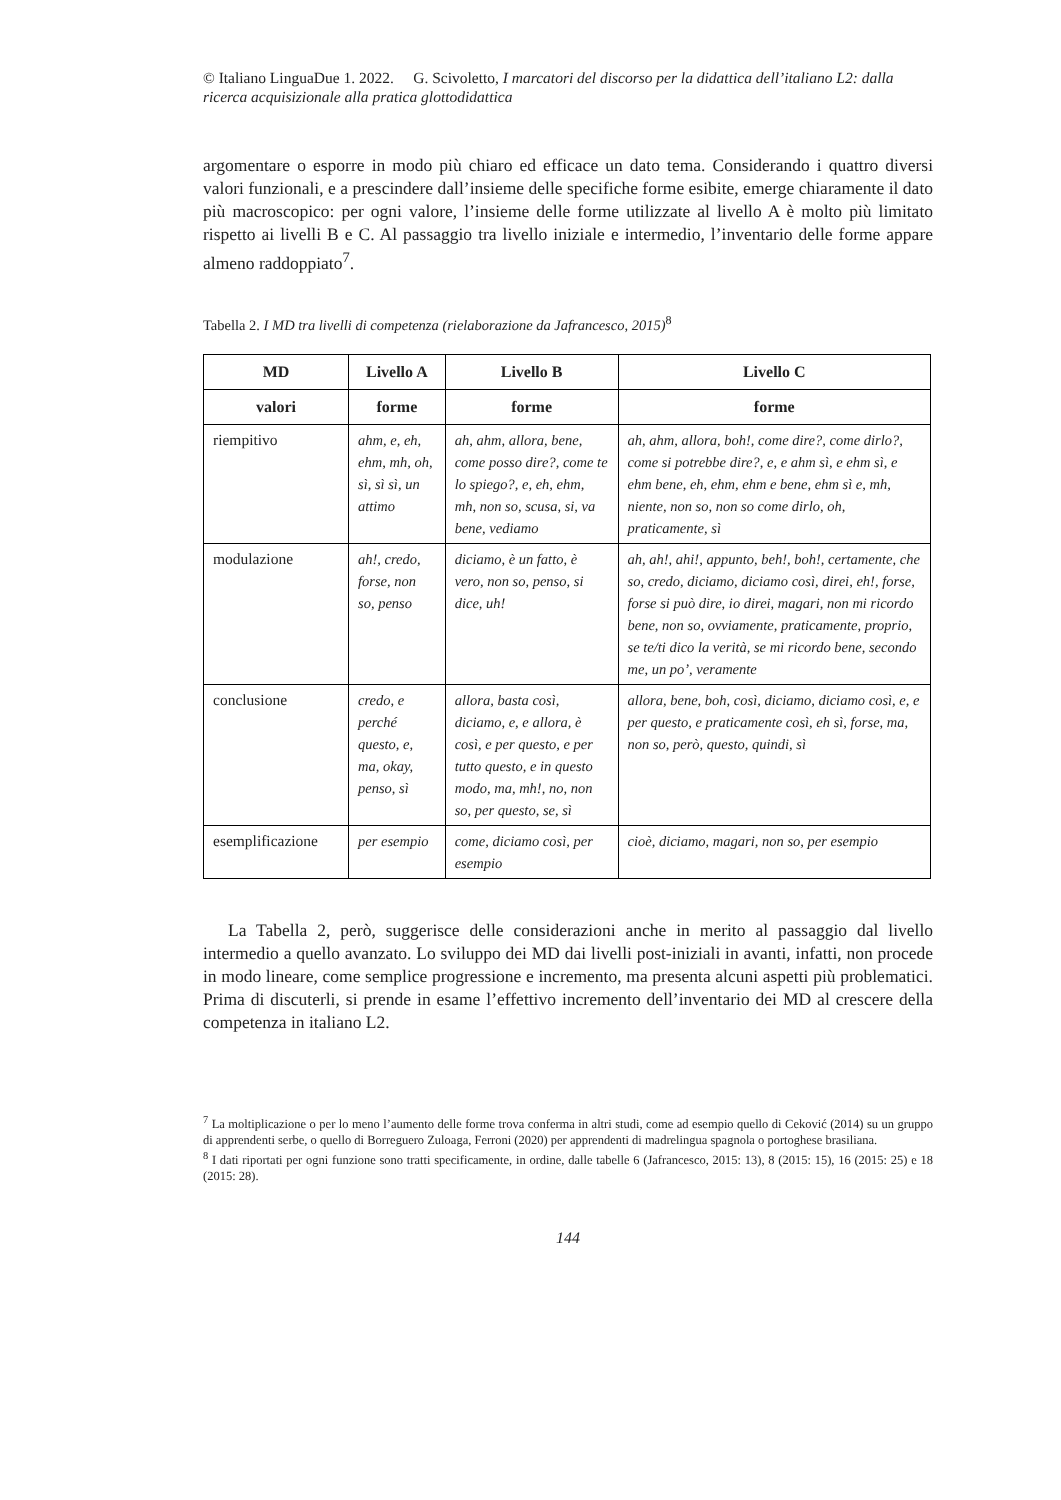© Italiano LinguaDue 1. 2022. G. Scivoletto, I marcatori del discorso per la didattica dell’italiano L2: dalla ricerca acquisizionale alla pratica glottodidattica
argomentare o esporre in modo più chiaro ed efficace un dato tema. Considerando i quattro diversi valori funzionali, e a prescindere dall’insieme delle specifiche forme esibite, emerge chiaramente il dato più macroscopico: per ogni valore, l’insieme delle forme utilizzate al livello A è molto più limitato rispetto ai livelli B e C. Al passaggio tra livello iniziale e intermedio, l’inventario delle forme appare almeno raddoppiato<sup>7</sup>.
Tabella 2. I MD tra livelli di competenza (rielaborazione da Jafrancesco, 2015)<sup>8</sup>
| MD | Livello A | Livello B | Livello C |
| --- | --- | --- | --- |
| valori | forme | forme | forme |
| riempitivo | ahm, e, eh, ehm, mh, oh, sì, sì sì, un attimo | ah, ahm, allora, bene, come posso dire?, come te lo spiego?, e, eh, ehm, mh, non so, scusa, si, va bene, vediamo | ah, ahm, allora, boh!, come dire?, come dirlo?, come si potrebbe dire?, e, e ahm sì, e ehm sì, e ehm bene, eh, ehm, ehm e bene, ehm sì e, mh, niente, non so, non so come dirlo, oh, praticamente, sì |
| modulazione | ah!, credo, forse, non so, penso | diciamo, è un fatto, è vero, non so, penso, si dice, uh! | ah, ah!, ahi!, appunto, beh!, boh!, certamente, che so, credo, diciamo, diciamo così, direi, eh!, forse, forse si può dire, io direi, magari, non mi ricordo bene, non so, ovviamente, praticamente, proprio, se te/ti dico la verità, se mi ricordo bene, secondo me, un po’, veramente |
| conclusione | credo, e perché questo, e, ma, okay, penso, sì | allora, basta così, diciamo, e, e allora, è così, e per questo, e per tutto questo, e in questo modo, ma, mh!, no, non so, per questo, se, sì | allora, bene, boh, così, diciamo, diciamo così, e, e per questo, e praticamente così, eh sì, forse, ma, non so, però, questo, quindi, sì |
| esemplificazione | per esempio | come, diciamo così, per esempio | cioè, diciamo, magari, non so, per esempio |
La Tabella 2, però, suggerisce delle considerazioni anche in merito al passaggio dal livello intermedio a quello avanzato. Lo sviluppo dei MD dai livelli post-iniziali in avanti, infatti, non procede in modo lineare, come semplice progressione e incremento, ma presenta alcuni aspetti più problematici. Prima di discuterli, si prende in esame l’effettivo incremento dell’inventario dei MD al crescere della competenza in italiano L2.
<sup>7</sup> La moltiplicazione o per lo meno l’aumento delle forme trova conferma in altri studi, come ad esempio quello di Ceković (2014) su un gruppo di apprendenti serbe, o quello di Borreguero Zuloaga, Ferroni (2020) per apprendenti di madrelingua spagnola o portoghese brasiliana.
<sup>8</sup> I dati riportati per ogni funzione sono tratti specificamente, in ordine, dalle tabelle 6 (Jafrancesco, 2015: 13), 8 (2015: 15), 16 (2015: 25) e 18 (2015: 28).
144